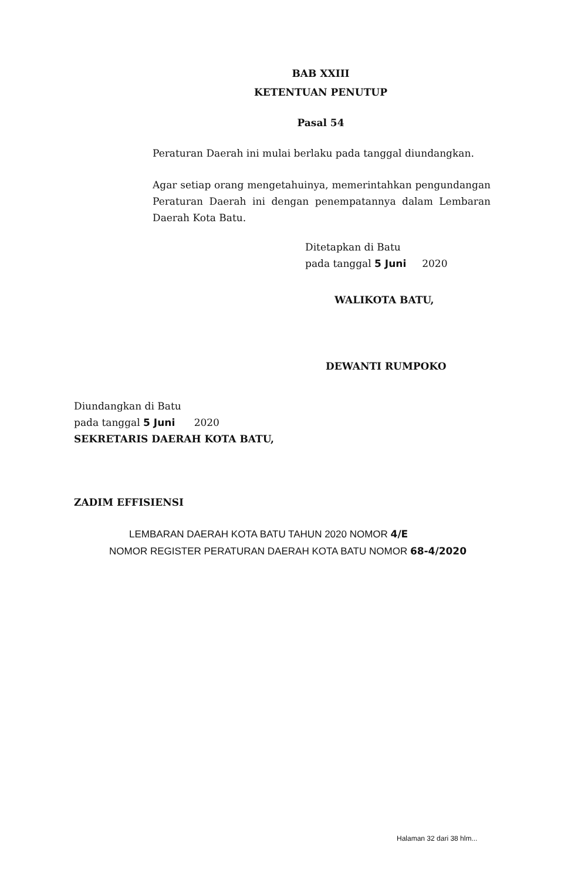BAB XXIII
KETENTUAN PENUTUP
Pasal 54
Peraturan Daerah ini mulai berlaku pada tanggal diundangkan.
Agar setiap orang mengetahuinya, memerintahkan pengundangan Peraturan Daerah ini dengan penempatannya dalam Lembaran Daerah Kota Batu.
Ditetapkan di Batu
pada tanggal 5 Juni 2020
WALIKOTA BATU,
DEWANTI RUMPOKO
Diundangkan di Batu
pada tanggal 5 Juni 2020
SEKRETARIS DAERAH KOTA BATU,
ZADIM EFFISIENSI
LEMBARAN DAERAH KOTA BATU TAHUN 2020 NOMOR 4/E
NOMOR REGISTER PERATURAN DAERAH KOTA BATU NOMOR 68-4/2020
Halaman 32 dari 38 hlm...